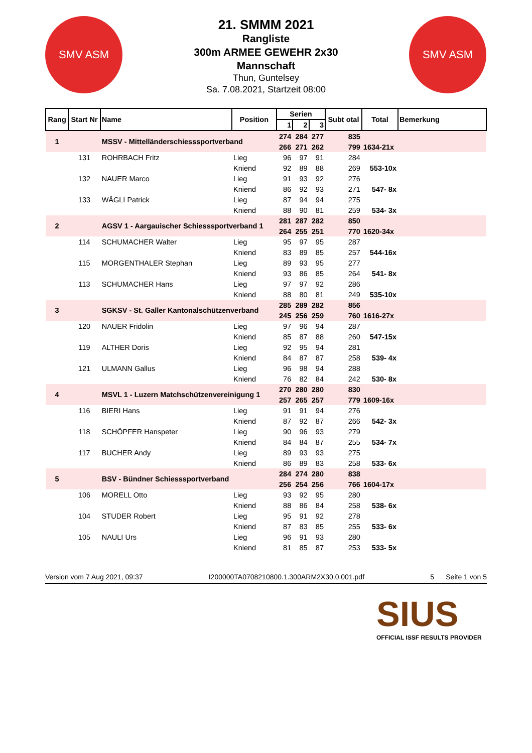SMV ASM SMV ASM
21. SMMM 2021
Rangliste
300m ARMEE GEWEHR 2x30
Mannschaft
Thun, Guntelsey
Sa. 7.08.2021, Startzeit 08:00
| Rang | Start Nr | Name | Position | Serien | | | Subt otal | Total | Bemerkung |
| --- | --- | --- | --- | --- | --- | --- | --- | --- | --- |
| | | | | 1 | 2 | 3 | | | |
| 1 | | MSSV - Mittelländerschiesssportverband | | 274 | 284 | 277 | 835 | | |
| | | | | 266 | 271 | 262 | 799 | 1634-21x | |
| | 131 | ROHRBACH Fritz | Lieg | 96 | 97 | 91 | 284 | | |
| | | | Kniend | 92 | 89 | 88 | 269 | 553-10x | |
| | 132 | NAUER Marco | Lieg | 91 | 93 | 92 | 276 | | |
| | | | Kniend | 86 | 92 | 93 | 271 | 547- 8x | |
| | 133 | WÄGLI Patrick | Lieg | 87 | 94 | 94 | 275 | | |
| | | | Kniend | 88 | 90 | 81 | 259 | 534- 3x | |
| 2 | | AGSV 1 - Aargauischer Schiesssportverband 1 | | 281 | 287 | 282 | 850 | | |
| | | | | 264 | 255 | 251 | 770 | 1620-34x | |
| | 114 | SCHUMACHER Walter | Lieg | 95 | 97 | 95 | 287 | | |
| | | | Kniend | 83 | 89 | 85 | 257 | 544-16x | |
| | 115 | MORGENTHALER Stephan | Lieg | 89 | 93 | 95 | 277 | | |
| | | | Kniend | 93 | 86 | 85 | 264 | 541- 8x | |
| | 113 | SCHUMACHER Hans | Lieg | 97 | 97 | 92 | 286 | | |
| | | | Kniend | 88 | 80 | 81 | 249 | 535-10x | |
| 3 | | SGKSV - St. Galler Kantonalschützenverband | | 285 | 289 | 282 | 856 | | |
| | | | | 245 | 256 | 259 | 760 | 1616-27x | |
| | 120 | NAUER Fridolin | Lieg | 97 | 96 | 94 | 287 | | |
| | | | Kniend | 85 | 87 | 88 | 260 | 547-15x | |
| | 119 | ALTHER Doris | Lieg | 92 | 95 | 94 | 281 | | |
| | | | Kniend | 84 | 87 | 87 | 258 | 539- 4x | |
| | 121 | ULMANN Gallus | Lieg | 96 | 98 | 94 | 288 | | |
| | | | Kniend | 76 | 82 | 84 | 242 | 530- 8x | |
| 4 | | MSVL 1 - Luzern Matchschützenvereinigung 1 | | 270 | 280 | 280 | 830 | | |
| | | | | 257 | 265 | 257 | 779 | 1609-16x | |
| | 116 | BIERI Hans | Lieg | 91 | 91 | 94 | 276 | | |
| | | | Kniend | 87 | 92 | 87 | 266 | 542- 3x | |
| | 118 | SCHÖPFER Hanspeter | Lieg | 90 | 96 | 93 | 279 | | |
| | | | Kniend | 84 | 84 | 87 | 255 | 534- 7x | |
| | 117 | BUCHER Andy | Lieg | 89 | 93 | 93 | 275 | | |
| | | | Kniend | 86 | 89 | 83 | 258 | 533- 6x | |
| 5 | | BSV - Bündner Schiesssportverband | | 284 | 274 | 280 | 838 | | |
| | | | | 256 | 254 | 256 | 766 | 1604-17x | |
| | 106 | MORELL Otto | Lieg | 93 | 92 | 95 | 280 | | |
| | | | Kniend | 88 | 86 | 84 | 258 | 538- 6x | |
| | 104 | STUDER Robert | Lieg | 95 | 91 | 92 | 278 | | |
| | | | Kniend | 87 | 83 | 85 | 255 | 533- 6x | |
| | 105 | NAULI Urs | Lieg | 96 | 91 | 93 | 280 | | |
| | | | Kniend | 81 | 85 | 87 | 253 | 533- 5x | |
Version vom 7 Aug 2021, 09:37 I200000TA0708210800.1.300ARM2X30.0.001.pdf 5 Seite 1 von 5
SIUS
OFFICIAL ISSF RESULTS PROVIDER